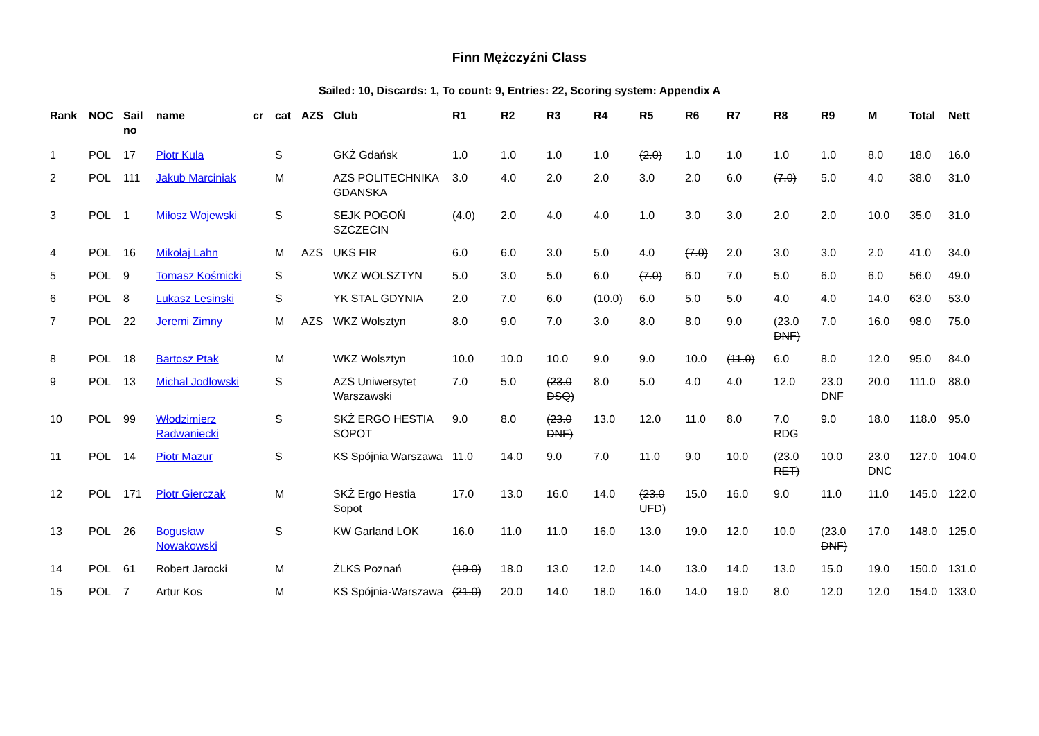Finn Mężczyźni Class
Sailed: 10, Discards: 1, To count: 9, Entries: 22, Scoring system: Appendix A
| Rank | NOC | Sail no | name | cr | cat | AZS | Club | R1 | R2 | R3 | R4 | R5 | R6 | R7 | R8 | R9 | M | Total | Nett |
| --- | --- | --- | --- | --- | --- | --- | --- | --- | --- | --- | --- | --- | --- | --- | --- | --- | --- | --- | --- |
| 1 | POL | 17 | Piotr Kula | | S | | GKŻ Gdańsk | 1.0 | 1.0 | 1.0 | 1.0 | (2.0) | 1.0 | 1.0 | 1.0 | 1.0 | 8.0 | 18.0 | 16.0 |
| 2 | POL | 111 | Jakub Marciniak | | M | | AZS POLITECHNIKA GDANSKA | 3.0 | 4.0 | 2.0 | 2.0 | 3.0 | 2.0 | 6.0 | (7.0) | 5.0 | 4.0 | 38.0 | 31.0 |
| 3 | POL | 1 | Miłosz Wojewski | | S | | SEJK POGOŃ SZCZECIN | (4.0) | 2.0 | 4.0 | 4.0 | 1.0 | 3.0 | 3.0 | 2.0 | 2.0 | 10.0 | 35.0 | 31.0 |
| 4 | POL | 16 | Mikołaj Lahn | | M | AZS | UKS FIR | 6.0 | 6.0 | 3.0 | 5.0 | 4.0 | (7.0) | 2.0 | 3.0 | 3.0 | 2.0 | 41.0 | 34.0 |
| 5 | POL | 9 | Tomasz Kośmicki | | S | | WKZ WOLSZTYN | 5.0 | 3.0 | 5.0 | 6.0 | (7.0) | 6.0 | 7.0 | 5.0 | 6.0 | 6.0 | 56.0 | 49.0 |
| 6 | POL | 8 | Lukasz Lesinski | | S | | YK STAL GDYNIA | 2.0 | 7.0 | 6.0 | (10.0) | 6.0 | 5.0 | 5.0 | 4.0 | 4.0 | 14.0 | 63.0 | 53.0 |
| 7 | POL | 22 | Jeremi Zimny | | M | AZS | WKZ Wolsztyn | 8.0 | 9.0 | 7.0 | 3.0 | 8.0 | 8.0 | 9.0 | (23.0 DNF) | 7.0 | 16.0 | 98.0 | 75.0 |
| 8 | POL | 18 | Bartosz Ptak | | M | | WKZ Wolsztyn | 10.0 | 10.0 | 10.0 | 9.0 | 9.0 | 10.0 | (11.0) | 6.0 | 8.0 | 12.0 | 95.0 | 84.0 |
| 9 | POL | 13 | Michal Jodlowski | | S | | AZS Uniwersytet Warszawski | 7.0 | 5.0 | (23.0 DSQ) | 8.0 | 5.0 | 4.0 | 4.0 | 12.0 | 23.0 DNF | 20.0 | 111.0 | 88.0 |
| 10 | POL | 99 | Włodzimierz Radwaniecki | | S | | SKŻ ERGO HESTIA SOPOT | 9.0 | 8.0 | (23.0 DNF) | 13.0 | 12.0 | 11.0 | 8.0 | 7.0 RDG | 9.0 | 18.0 | 118.0 | 95.0 |
| 11 | POL | 14 | Piotr Mazur | | S | | KS Spójnia Warszawa | 11.0 | 14.0 | 9.0 | 7.0 | 11.0 | 9.0 | 10.0 | (23.0 RET) | 10.0 | 23.0 DNC | 127.0 | 104.0 |
| 12 | POL | 171 | Piotr Gierczak | | M | | SKŻ Ergo Hestia Sopot | 17.0 | 13.0 | 16.0 | 14.0 | (23.0 UFD) | 15.0 | 16.0 | 9.0 | 11.0 | 11.0 | 145.0 | 122.0 |
| 13 | POL | 26 | Bogusław Nowakowski | | S | | KW Garland LOK | 16.0 | 11.0 | 11.0 | 16.0 | 13.0 | 19.0 | 12.0 | 10.0 | (23.0 DNF) | 17.0 | 148.0 | 125.0 |
| 14 | POL | 61 | Robert Jarocki | | M | | ŻLKS Poznań | (19.0) | 18.0 | 13.0 | 12.0 | 14.0 | 13.0 | 14.0 | 13.0 | 15.0 | 19.0 | 150.0 | 131.0 |
| 15 | POL | 7 | Artur Kos | | M | | KS Spójnia-Warszawa | (21.0) | 20.0 | 14.0 | 18.0 | 16.0 | 14.0 | 19.0 | 8.0 | 12.0 | 12.0 | 154.0 | 133.0 |